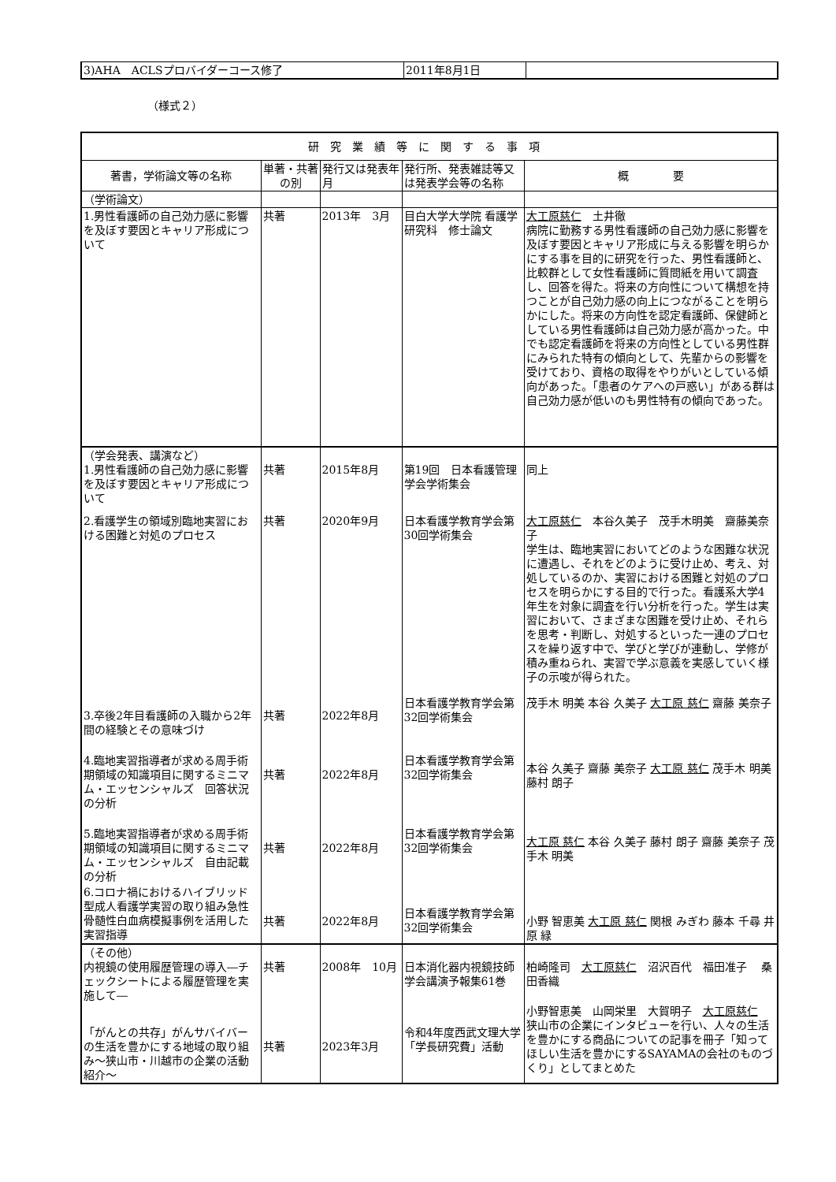| 3)AHA ACLSプロバイダーコース修了 | 2011年8月1日 | |
（様式２）
| 研究業績等に関する事項 | | | | |
| 著書，学術論文等の名称 | 単著・共著の別 | 発行又は発表年月 | 発行所、発表雑誌等又は発表学会等の名称 | 概 要 |
| （学術論文） | | | | |
| 1.男性看護師の自己効力感に影響を及ぼす要因とキャリア形成について | 共著 | 2013年 3月 | 目白大学大学院 看護学研究科 修士論文 | 大工原慈仁 土井徹 病院に勤務する男性看護師の自己効力感に影響を及ぼす要因とキャリア形成に与える影響を明らかにする事を目的に研究を行った、男性看護師と、比較群として女性看護師に質問紙を用いて調査し、回答を得た。将来の方向性について構想を持つことが自己効力感の向上につながることを明らかにした。将来の方向性を認定看護師、保健師としている男性看護師は自己効力感が高かった。中でも認定看護師を将来の方向性としている男性群にみられた特有の傾向として、先輩からの影響を受けており、資格の取得をやりがいとしている傾向があった。「患者のケアへの戸惑い」がある群は自己効力感が低いのも男性特有の傾向であった。 |
| （学会発表、講演など） 1.男性看護師の自己効力感に影響を及ぼす要因とキャリア形成について | 共著 | 2015年8月 | 第19回 日本看護管理学会学術集会 | 同上 |
| 2.看護学生の領域別臨地実習における困難と対処のプロセス | 共著 | 2020年9月 | 日本看護学教育学会第30回学術集会 | 大工原慈仁 本谷久美子 茂手木明美 齋藤美奈子 学生は、臨地実習においてどのような困難な状況に遭遇し、それをどのように受け止め、考え、対処しているのか、実習における困難と対処のプロセスを明らかにする目的で行った。看護系大学4年生を対象に調査を行い分析を行った。学生は実習において、さまざまな困難を受け止め、それらを思考・判断し、対処するといった一連のプロセスを繰り返す中で、学びと学びが連動し、学修が積み重ねられ、実習で学ぶ意義を実感していく様子の示唆が得られた。 |
| 3.卒後2年目看護師の入職から2年間の経験とその意味づけ | 共著 | 2022年8月 | 日本看護学教育学会第32回学術集会 | 茂手木 明美 本谷 久美子 大工原 慈仁 齋藤 美奈子 |
| 4.臨地実習指導者が求める周手術期領域の知識項目に関するミニマム・エッセンシャルズ 回答状況の分析 | 共著 | 2022年8月 | 日本看護学教育学会第32回学術集会 | 本谷 久美子 齋藤 美奈子 大工原 慈仁 茂手木 明美 藤村 朗子 |
| 5.臨地実習指導者が求める周手術期領域の知識項目に関するミニマム・エッセンシャルズ 自由記載の分析 | 共著 | 2022年8月 | 日本看護学教育学会第32回学術集会 | 大工原 慈仁 本谷 久美子 藤村 朗子 齋藤 美奈子 茂手木 明美 |
| 6.コロナ禍におけるハイブリッド型成人看護学実習の取り組み急性骨髄性白血病模擬事例を活用した実習指導 | 共著 | 2022年8月 | 日本看護学教育学会第32回学術集会 | 小野 智恵美 大工原 慈仁 関根 みぎわ 藤本 千尋 井原 緑 |
| （その他） 内視鏡の使用履歴管理の導入―チェックシートによる履歴管理を実施して― | 共著 | 2008年 10月 | 日本消化器内視鏡技師学会講演予報集61巻 | 柏崎隆司 大工原慈仁 沼沢百代 福田准子 桑田香織 |
| 「がんとの共存」がんサバイバーの生活を豊かにする地域の取り組み～狭山市・川越市の企業の活動紹介～ | 共著 | 2023年3月 | 令和4年度西武文理大学「学長研究費」活動 | 小野智恵美 山岡栄里 大賀明子 大工原慈仁 狭山市の企業にインタビューを行い、人々の生活を豊かにする商品についての記事を冊子「知ってほしい生活を豊かにするSAYAMAの会社のものづくり」としてまとめた |